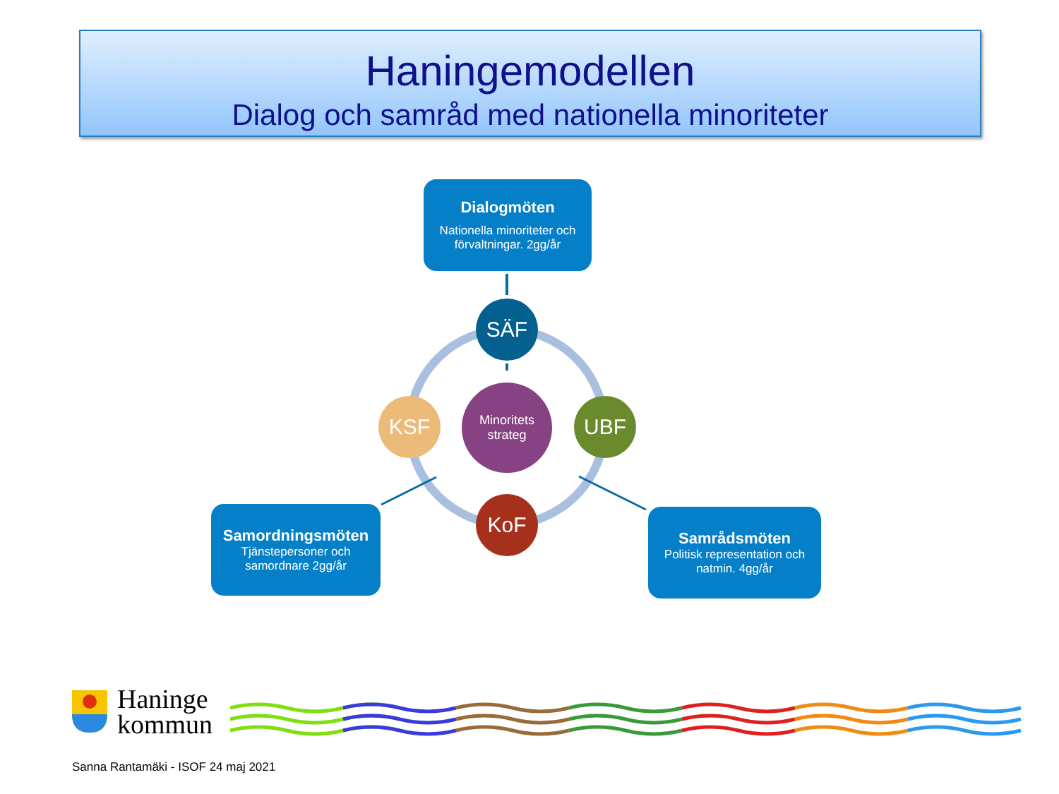Haningemodellen
Dialog och samråd med nationella minoriteter
Dialogmöten
Nationella minoriteter och förvaltningar. 2gg/år
Samordningsmöten
Tjänstepersoner och samordnare 2gg/år
Samrådsmöten
Politisk representation och natmin. 4gg/år
SÄF
KSF UBF
KoF
Minoritets
strateg
Haninge
kommun
Sanna Rantamäki - ISOF 24 maj 2021